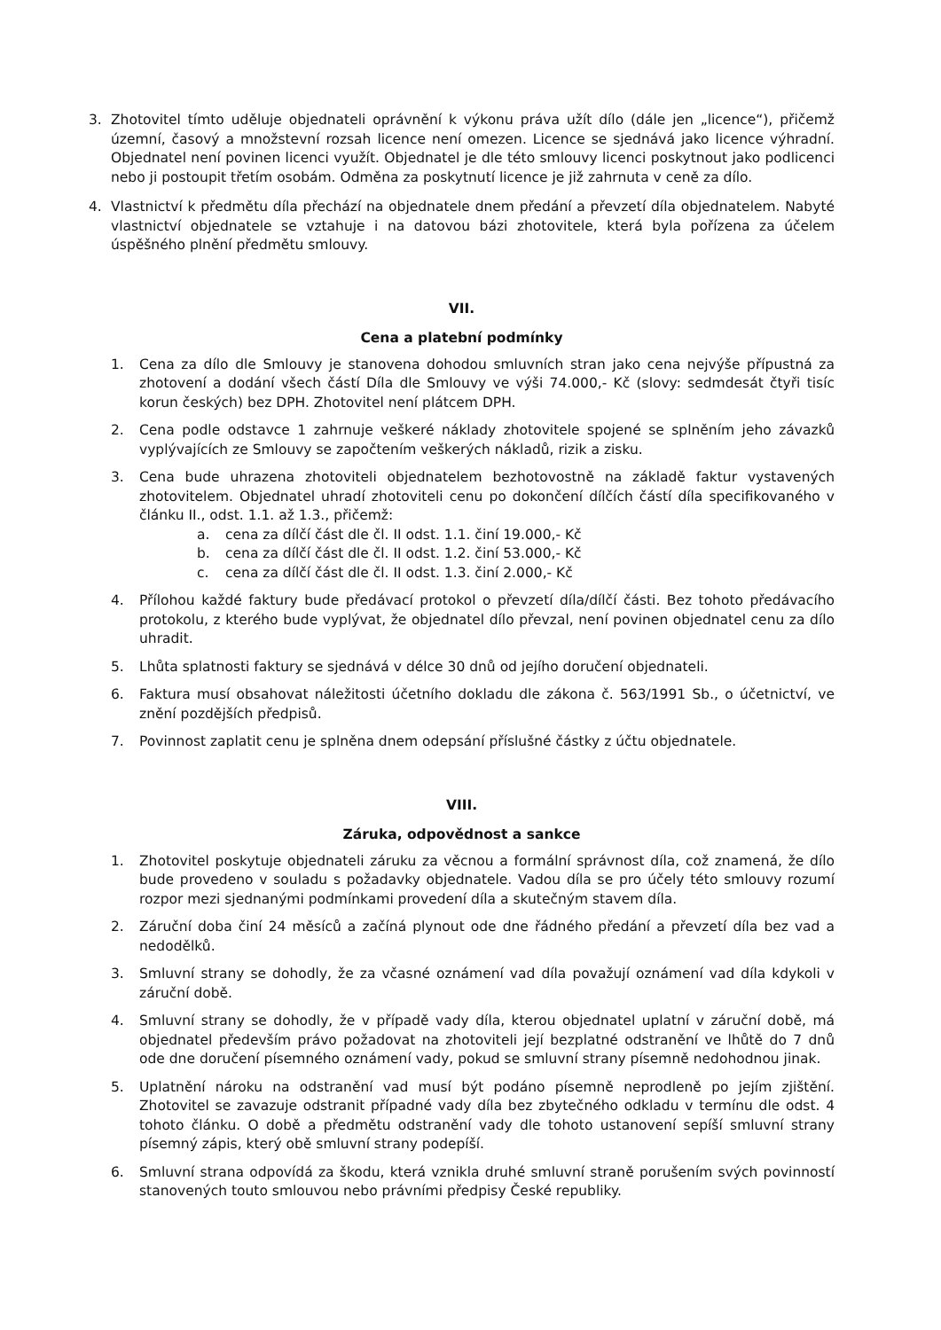3. Zhotovitel tímto uděluje objednateli oprávnění k výkonu práva užít dílo (dále jen „licence“), přičemž územní, časový a množstevní rozsah licence není omezen. Licence se sjednává jako licence výhradní. Objednatel není povinen licenci využít. Objednatel je dle této smlouvy licenci poskytnout jako podlicenci nebo ji postoupit třetím osobám. Odměna za poskytnutí licence je již zahrnuta v ceně za dílo.
4. Vlastnictví k předmětu díla přechází na objednatele dnem předání a převzetí díla objednatelem. Nabyté vlastnictví objednatele se vztahuje i na datovou bázi zhotovitele, která byla pořízena za účelem úspěšného plnění předmětu smlouvy.
VII.
Cena a platební podmínky
1. Cena za dílo dle Smlouvy je stanovena dohodou smluvních stran jako cena nejvýše přípustná za zhotovení a dodání všech částí Díla dle Smlouvy ve výši 74.000,- Kč (slovy: sedmdesát čtyři tisíc korun českých) bez DPH. Zhotovitel není plátcem DPH.
2. Cena podle odstavce 1 zahrnuje veškeré náklady zhotovitele spojené se splněním jeho závazků vyplývajících ze Smlouvy se započtením veškerých nákladů, rizik a zisku.
3. Cena bude uhrazena zhotoviteli objednatelem bezhotovostně na základě faktur vystavených zhotovitelem. Objednatel uhradí zhotoviteli cenu po dokončení dílčích částí díla specifikovaného v článku II., odst. 1.1. až 1.3., přičemž:
a. cena za dílčí část dle čl. II odst. 1.1. činí 19.000,- Kč
b. cena za dílčí část dle čl. II odst. 1.2. činí 53.000,- Kč
c. cena za dílčí část dle čl. II odst. 1.3. činí 2.000,- Kč
4. Přílohou každé faktury bude předávací protokol o převzetí díla/dílčí části. Bez tohoto předávacího protokolu, z kterého bude vyplývat, že objednatel dílo převzal, není povinen objednatel cenu za dílo uhradit.
5. Lhůta splatnosti faktury se sjednává v délce 30 dnů od jejího doručení objednateli.
6. Faktura musí obsahovat náležitosti účetního dokladu dle zákona č. 563/1991 Sb., o účetnictví, ve znění pozdějších předpisů.
7. Povinnost zaplatit cenu je splněna dnem odepsání příslušné částky z účtu objednatele.
VIII.
Záruka, odpovědnost a sankce
1. Zhotovitel poskytuje objednateli záruku za věcnou a formální správnost díla, což znamená, že dílo bude provedeno v souladu s požadavky objednatele. Vadou díla se pro účely této smlouvy rozumí rozpor mezi sjednanými podmínkami provedení díla a skutečným stavem díla.
2. Záruční doba činí 24 měsíců a začíná plynout ode dne řádného předání a převzetí díla bez vad a nedodělků.
3. Smluvní strany se dohodly, že za včasné oznámení vad díla považují oznámení vad díla kdykoli v záruční době.
4. Smluvní strany se dohodly, že v případě vady díla, kterou objednatel uplatní v záruční době, má objednatel především právo požadovat na zhotoviteli její bezplatné odstranění ve lhůtě do 7 dnů ode dne doručení písemného oznámení vady, pokud se smluvní strany písemně nedohodnou jinak.
5. Uplatnění nároku na odstranění vad musí být podáno písemně neprodleně po jejím zjištění. Zhotovitel se zavazuje odstranit případné vady díla bez zbytečného odkladu v termínu dle odst. 4 tohoto článku. O době a předmětu odstranění vady dle tohoto ustanovení sepíší smluvní strany písemný zápis, který obě smluvní strany podepíší.
6. Smluvní strana odpovídá za škodu, která vznikla druhé smluvní straně porušením svých povinností stanovených touto smlouvou nebo právními předpisy České republiky.